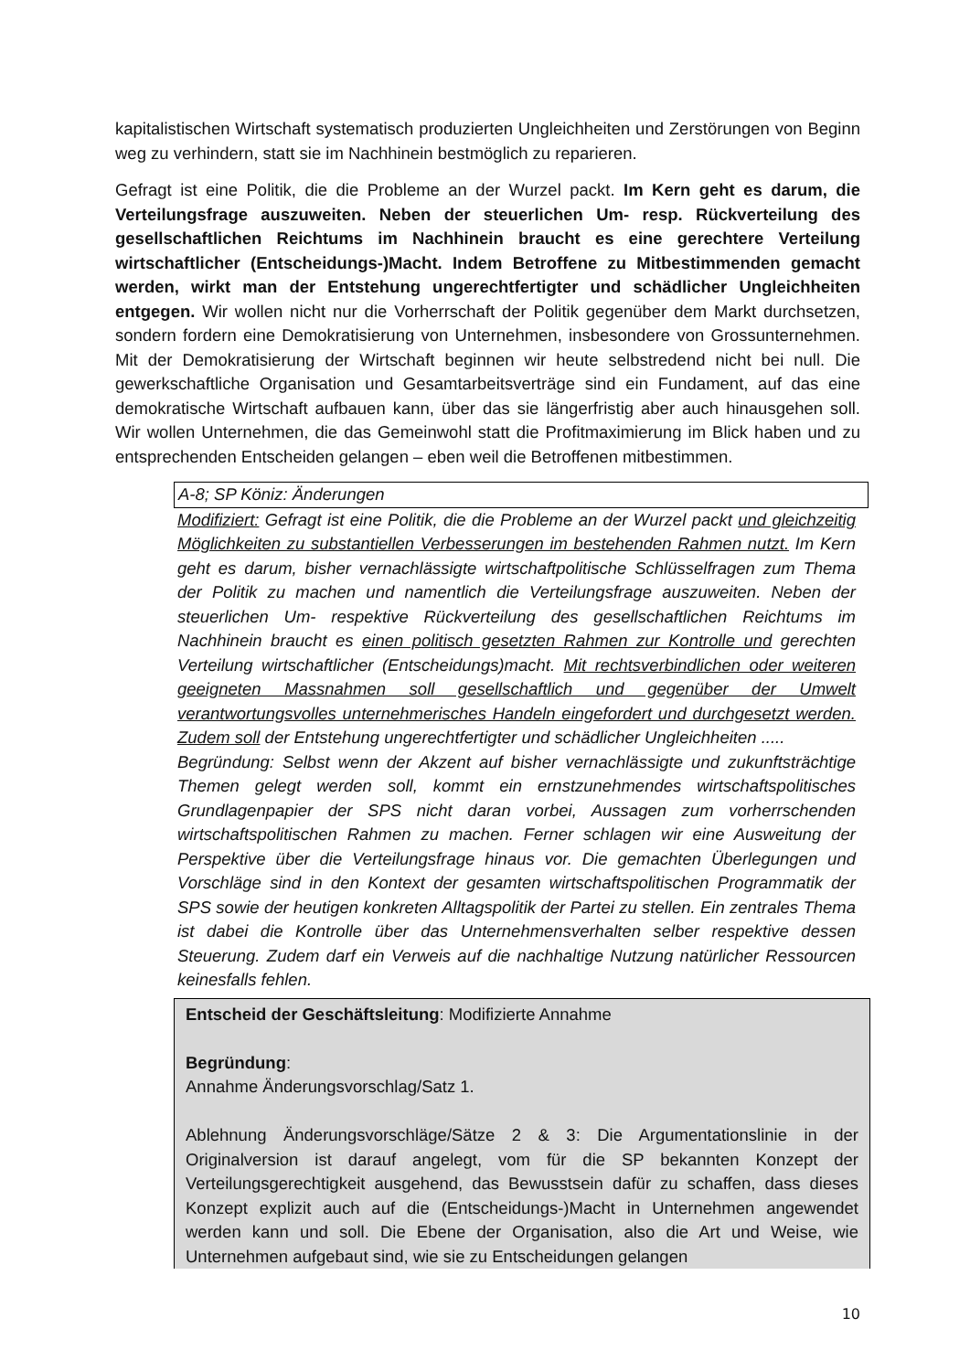kapitalistischen Wirtschaft systematisch produzierten Ungleichheiten und Zerstörungen von Beginn weg zu verhindern, statt sie im Nachhinein bestmöglich zu reparieren.
Gefragt ist eine Politik, die die Probleme an der Wurzel packt. Im Kern geht es darum, die Verteilungsfrage auszuweiten. Neben der steuerlichen Um- resp. Rückverteilung des gesellschaftlichen Reichtums im Nachhinein braucht es eine gerechtere Verteilung wirtschaftlicher (Entscheidungs-)Macht. Indem Betroffene zu Mitbestimmenden gemacht werden, wirkt man der Entstehung ungerechtfertigter und schädlicher Ungleichheiten entgegen. Wir wollen nicht nur die Vorherrschaft der Politik gegenüber dem Markt durchsetzen, sondern fordern eine Demokratisierung von Unternehmen, insbesondere von Grossunternehmen. Mit der Demokratisierung der Wirtschaft beginnen wir heute selbstredend nicht bei null. Die gewerkschaftliche Organisation und Gesamtarbeitsverträge sind ein Fundament, auf das eine demokratische Wirtschaft aufbauen kann, über das sie längerfristig aber auch hinausgehen soll. Wir wollen Unternehmen, die das Gemeinwohl statt die Profitmaximierung im Blick haben und zu entsprechenden Entscheiden gelangen – eben weil die Betroffenen mitbestimmen.
A-8; SP Köniz: Änderungen
Modifiziert: Gefragt ist eine Politik, die die Probleme an der Wurzel packt und gleichzeitig Möglichkeiten zu substantiellen Verbesserungen im bestehenden Rahmen nutzt. Im Kern geht es darum, bisher vernachlässigte wirtschaftpolitische Schlüsselfragen zum Thema der Politik zu machen und namentlich die Verteilungsfrage auszuweiten. Neben der steuerlichen Um- respektive Rückverteilung des gesellschaftlichen Reichtums im Nachhinein braucht es einen politisch gesetzten Rahmen zur Kontrolle und gerechten Verteilung wirtschaftlicher (Entscheidungs)macht. Mit rechtsverbindlichen oder weiteren geeigneten Massnahmen soll gesellschaftlich und gegenüber der Umwelt verantwortungsvolles unternehmerisches Handeln eingefordert und durchgesetzt werden. Zudem soll der Entstehung ungerechtfertigter und schädlicher Ungleichheiten .....
Begründung: Selbst wenn der Akzent auf bisher vernachlässigte und zukunftsträchtige Themen gelegt werden soll, kommt ein ernstzunehmendes wirtschaftspolitisches Grundlagenpapier der SPS nicht daran vorbei, Aussagen zum vorherrschenden wirtschaftspolitischen Rahmen zu machen. Ferner schlagen wir eine Ausweitung der Perspektive über die Verteilungsfrage hinaus vor. Die gemachten Überlegungen und Vorschläge sind in den Kontext der gesamten wirtschaftspolitischen Programmatik der SPS sowie der heutigen konkreten Alltagspolitik der Partei zu stellen. Ein zentrales Thema ist dabei die Kontrolle über das Unternehmensverhalten selber respektive dessen Steuerung. Zudem darf ein Verweis auf die nachhaltige Nutzung natürlicher Ressourcen keinesfalls fehlen.
Entscheid der Geschäftsleitung: Modifizierte Annahme
Begründung:
Annahme Änderungsvorschlag/Satz 1.
Ablehnung Änderungsvorschläge/Sätze 2 & 3: Die Argumentationslinie in der Originalversion ist darauf angelegt, vom für die SP bekannten Konzept der Verteilungsgerechtigkeit ausgehend, das Bewusstsein dafür zu schaffen, dass dieses Konzept explizit auch auf die (Entscheidungs-)Macht in Unternehmen angewendet werden kann und soll. Die Ebene der Organisation, also die Art und Weise, wie Unternehmen aufgebaut sind, wie sie zu Entscheidungen gelangen
10